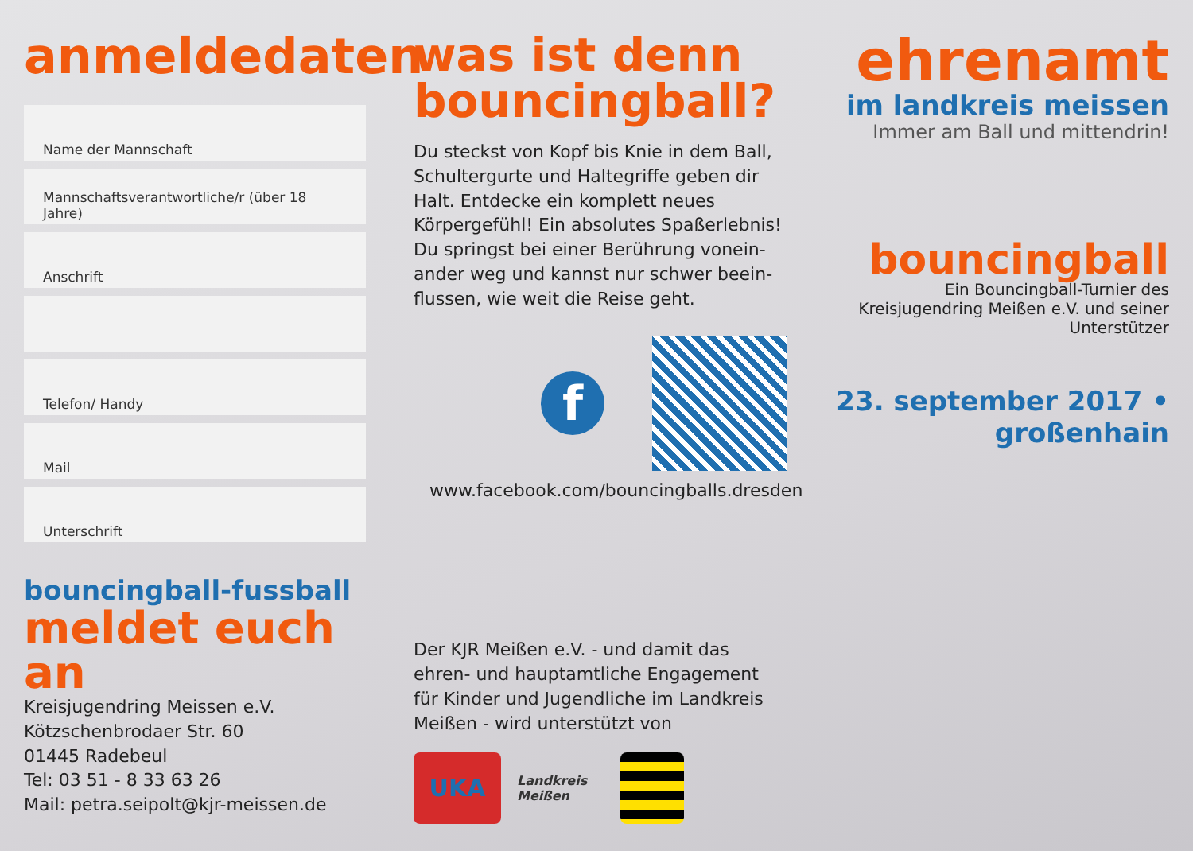anmeldedaten
Name der Mannschaft
Mannschaftsverantwortliche/r (über 18 Jahre)
Anschrift
Telefon/ Handy
Mail
Unterschrift
bouncingball-fussball
meldet euch an
Kreisjugendring Meissen e.V.
Kötzschenbrodaer Str. 60
01445 Radebeul
Tel: 03 51 - 8 33 63 26
Mail: petra.seipolt@kjr-meissen.de
was ist denn bouncingball?
Du steckst von Kopf bis Knie in dem Ball, Schultergurte und Haltegriffe geben dir Halt. Entdecke ein komplett neues Körpergefühl! Ein absolutes Spaßerlebnis!
Du springst bei einer Berührung vonein-ander weg und kannst nur schwer beein-flussen, wie weit die Reise geht.
f
www.facebook.com/bouncingballs.dresden
Der KJR Meißen e.V. - und damit das ehren- und hauptamtliche Engagement für Kinder und Jugendliche im Landkreis Meißen - wird unterstützt von
UKA
Landkreis Meißen
ehrenamt
im landkreis meissen
Immer am Ball und mittendrin!
bouncingball
Ein Bouncingball-Turnier des Kreisjugendring Meißen e.V. und seiner Unterstützer
23. september 2017 • großenhain